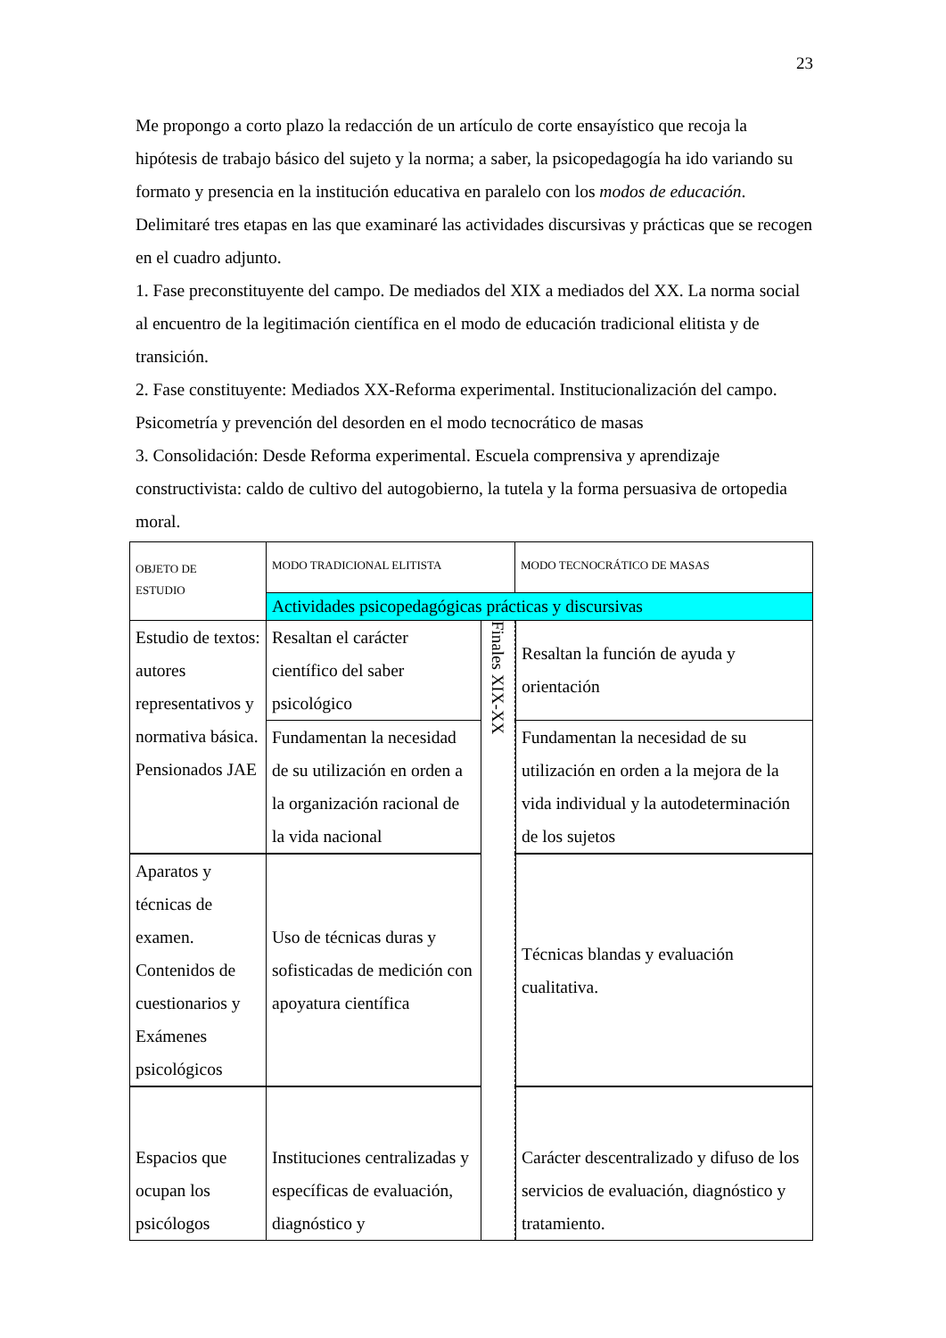23
Me propongo a corto plazo la redacción de un artículo de corte ensayístico que recoja la hipótesis de trabajo básico del sujeto y la norma; a saber, la psicopedagogía ha ido variando su formato y presencia en la institución educativa en paralelo con los modos de educación. Delimitaré tres etapas en las que examinaré las actividades discursivas y prácticas que se recogen en el cuadro adjunto.
1. Fase preconstituyente del campo. De mediados del XIX a mediados del XX. La norma social al encuentro de la legitimación científica en el modo de educación tradicional elitista y de transición.
2. Fase constituyente: Mediados XX-Reforma experimental. Institucionalización del campo. Psicometría y prevención del desorden en el modo tecnocrático de masas
3. Consolidación: Desde Reforma experimental. Escuela comprensiva y aprendizaje constructivista: caldo de cultivo del autogobierno, la tutela y la forma persuasiva de ortopedia moral.
| OBJETO DE ESTUDIO | MODO TRADICIONAL ELITISTA | | MODO TECNOCRÁTICO DE MASAS | |
| | Actividades psicopedagógicas prácticas y discursivas | | | |
| Estudio de textos: autores representativos y normativa básica. Pensionados JAE | Resaltan el carácter científico del saber psicológico | Finales XIX-XX | | Resaltan la función de ayuda y orientación |
| | Fundamentan la necesidad de su utilización en orden a la organización racional de la vida nacional | | | Fundamentan la necesidad de su utilización en orden a la mejora de la vida individual y la autodeterminación de los sujetos |
| Aparatos y técnicas de examen. Contenidos de cuestionarios y Exámenes psicológicos | Uso de técnicas duras y sofisticadas de medición con apoyatura científica | | | Técnicas blandas y evaluación cualitativa. |
| Espacios que ocupan los psicólogos | Instituciones centralizadas y específicas de evaluación, diagnóstico y | | | Carácter descentralizado y difuso de los servicios de evaluación, diagnóstico y tratamiento. |